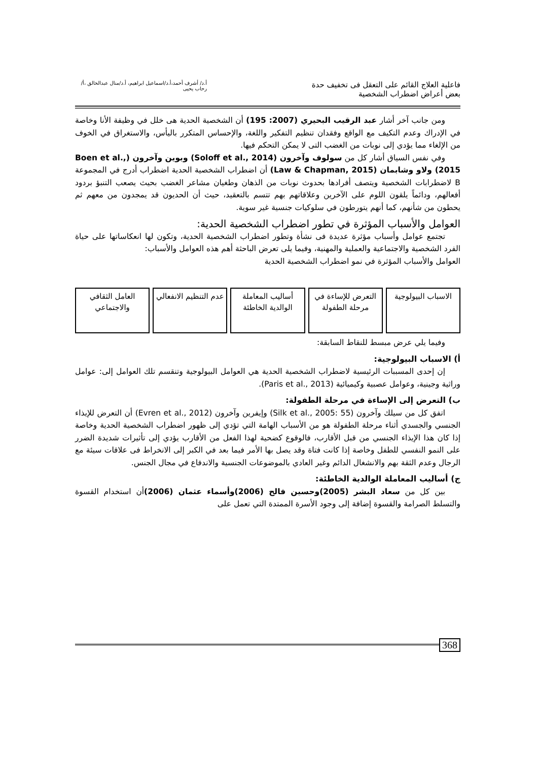فاعلية العلاج القائم على التعقل فى تخفيف حدة بعض أعراض اضطراب الشخصية
أ.د/ أشرف أحمد،أ.د/اسماعيل ابراهيم، أ.د/منال عبدالخالق ،أ/ رحاب يحيى
ومن جانب آخر أشار عبد الرقيب البحيري (2007: 195) أن الشخصية الحدية هى خلل في وظيفة الأنا وخاصة في الإدراك وعدم التكيف مع الواقع وفقدان تنظيم التفكير واللغة، والإحساس المتكرر باليأس، والاستغراق في الخوف من الإلغاء مما يؤدي إلى نوبات من الغضب التى لا يمكن التحكم فيها.
وفي نفس السياق أشار كل من سولوف وآخرون (Soloff et al., 2014) وبوين وآخرون (Boen et al., 2015) ولاو وشابمان (Law & Chapman, 2015) أن اضطراب الشخصية الحدية اضطراب أدرج في المجموعة B لاضطرابات الشخصية ويتصف أفرادها بحدوث نوبات من الذهان وطغيان مشاعر الغضب بحيث يصعب التنبؤ بردود أفعالهم، ودائماً يلقون اللوم على الآخرين وعلاقاتهم بهم تتسم بالتعقيد، حيث أن الحديون قد يمجدون من معهم ثم يحطون من شأنهم، كما أنهم يتورطون في سلوكيات جنسية غير سوية.
العوامل والأسباب المؤثرة في تطور اضطراب الشخصية الحدية:
تجتمع عوامل وأسباب مؤثرة عديدة فى نشأة وتطور اضطراب الشخصية الحدية، وتكون لها انعكاساتها على حياة الفرد الشخصية والاجتماعية والعملية والمهنية، وفيما يلى تعرض الباحثة أهم هذه العوامل والأسباب:
العوامل والأسباب المؤثرة في نمو اضطراب الشخصية الحدية
الاسباب البيولوجية التعرض للإساءة في مرحلة الطفولة
أساليب المعاملة الوالدية الخاطئة
عدم التنظيم الانفعالي العامل الثقافي والاجتماعي
وفيما يلي عرض مبسط للنقاط السابقة:
أ) الاسباب البيولوجية:
إن إحدى المسببات الرئيسية لاضطراب الشخصية الحدية هي العوامل البيولوجية وتنقسم تلك العوامل إلى: عوامل وراثية وجينية، وعوامل عصبية وكيميائية (Paris et al., 2013).
ب) التعرض إلى الإساءة في مرحلة الطفولة:
اتفق كل من سيلك وآخرون (Silk et al., 2005: 55) وإيفرين وآخرون (Evren et al., 2012) أن التعرض للإيذاء الجنسي والجسدي أثناء مرحلة الطفولة هو من الأسباب الهامة التي تؤدي إلى ظهور اضطراب الشخصية الحدية وخاصة إذا كان هذا الإيذاء الجنسي من قبل الأقارب، فالوقوع كضحية لهذا الفعل من الأقارب يؤدي إلى تأثيرات شديدة الضرر على النمو النفسي للطفل وخاصة إذا كانت فتاة وقد يصل بها الأمر فيما بعد في الكبر إلى الانخراط فى علاقات سيئة مع الرجال وعدم الثقة بهم والانشغال الدائم وغير العادي بالموضوعات الجنسية والاندفاع في مجال الجنس.
ج) أساليب المعاملة الوالدية الخاطئة:
بين كل من سعاد البشر (2005)وحسين فالح (2006)وأسماء عثمان (2006) أن استخدام القسوة والتسلط الصرامة والقسوة إضافة إلى وجود الأسرة الممتدة التي تعمل على
368